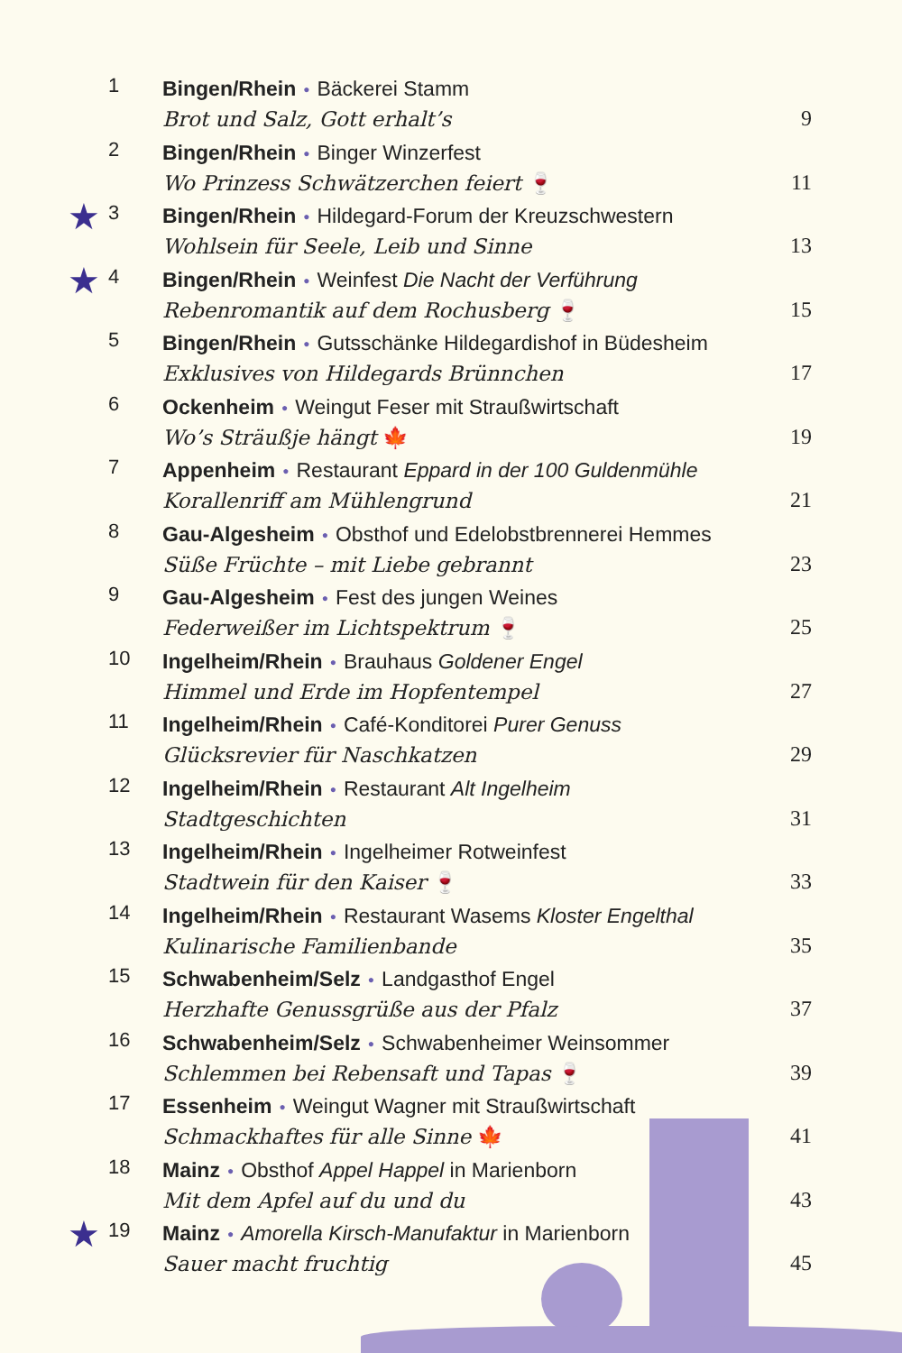1
Bingen/Rhein ● Bäckerei Stamm
Brot und Salz, Gott erhalt’s
9
2
Bingen/Rhein ● Binger Winzerfest
Wo Prinzess Schwätzerchen feiert 🍷
11
★
3
Bingen/Rhein ● Hildegard-Forum der Kreuzschwestern
Wohlsein für Seele, Leib und Sinne
13
★
4
Bingen/Rhein ● Weinfest Die Nacht der Verführung
Rebenromantik auf dem Rochusberg 🍷
15
5
Bingen/Rhein ● Gutsschänke Hildegardishof in Büdesheim
Exklusives von Hildegards Brünnchen
17
6
Ockenheim ● Weingut Feser mit Straußwirtschaft
Wo’s Sträußje hängt 🍁
19
7
Appenheim ● Restaurant Eppard in der 100 Guldenmühle
Korallenriff am Mühlengrund
21
8
Gau-Algesheim ● Obsthof und Edelobstbrennerei Hemmes
Süße Früchte – mit Liebe gebrannt
23
9
Gau-Algesheim ● Fest des jungen Weines
Federweißer im Lichtspektrum 🍷
25
10
Ingelheim/Rhein ● Brauhaus Goldener Engel
Himmel und Erde im Hopfentempel
27
11
Ingelheim/Rhein ● Café-Konditorei Purer Genuss
Glücksrevier für Naschkatzen
29
12
Ingelheim/Rhein ● Restaurant Alt Ingelheim
Stadtgeschichten
31
13
Ingelheim/Rhein ● Ingelheimer Rotweinfest
Stadtwein für den Kaiser 🍷
33
14
Ingelheim/Rhein ● Restaurant Wasems Kloster Engelthal
Kulinarische Familienbande
35
15
Schwabenheim/Selz ● Landgasthof Engel
Herzhafte Genussgrüße aus der Pfalz
37
16
Schwabenheim/Selz ● Schwabenheimer Weinsommer
Schlemmen bei Rebensaft und Tapas 🍷
39
17
Essenheim ● Weingut Wagner mit Straußwirtschaft
Schmackhaftes für alle Sinne 🍁
41
18
Mainz ● Obsthof Appel Happel in Marienborn
Mit dem Apfel auf du und du
43
★
19
Mainz ● Amorella Kirsch-Manufaktur in Marienborn
Sauer macht fruchtig
45